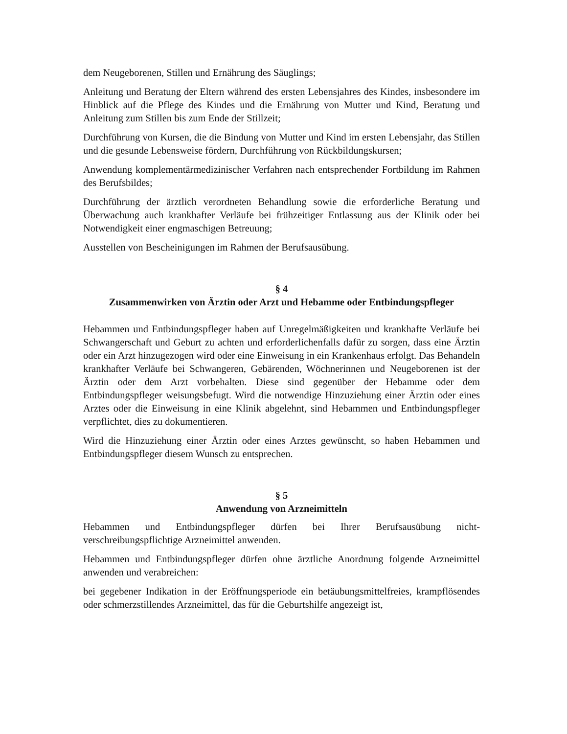dem Neugeborenen, Stillen und Ernährung des Säuglings;
Anleitung und Beratung der Eltern während des ersten Lebensjahres des Kindes, insbesondere im Hinblick auf die Pflege des Kindes und die Ernährung von Mutter und Kind, Beratung und Anleitung zum Stillen bis zum Ende der Stillzeit;
Durchführung von Kursen, die die Bindung von Mutter und Kind im ersten Lebensjahr, das Stillen und die gesunde Lebensweise fördern, Durchführung von Rückbildungskursen;
Anwendung komplementärmedizinischer Verfahren nach entsprechender Fortbildung im Rahmen des Berufsbildes;
Durchführung der ärztlich verordneten Behandlung sowie die erforderliche Beratung und Überwachung auch krankhafter Verläufe bei frühzeitiger Entlassung aus der Klinik oder bei Notwendigkeit einer engmaschigen Betreuung;
Ausstellen von Bescheinigungen im Rahmen der Berufsausübung.
§ 4
Zusammenwirken von Ärztin oder Arzt und Hebamme oder Entbindungspfleger
Hebammen und Entbindungspfleger haben auf Unregelmäßigkeiten und krankhafte Verläufe bei Schwangerschaft und Geburt zu achten und erforderlichenfalls dafür zu sorgen, dass eine Ärztin oder ein Arzt hinzugezogen wird oder eine Einweisung in ein Krankenhaus erfolgt. Das Behandeln krankhafter Verläufe bei Schwangeren, Gebärenden, Wöchnerinnen und Neugeborenen ist der Ärztin oder dem Arzt vorbehalten. Diese sind gegenüber der Hebamme oder dem Entbindungspfleger weisungsbefugt. Wird die notwendige Hinzuziehung einer Ärztin oder eines Arztes oder die Einweisung in eine Klinik abgelehnt, sind Hebammen und Entbindungspfleger verpflichtet, dies zu dokumentieren.
Wird die Hinzuziehung einer Ärztin oder eines Arztes gewünscht, so haben Hebammen und Entbindungspfleger diesem Wunsch zu entsprechen.
§ 5
Anwendung von Arzneimitteln
Hebammen und Entbindungspfleger dürfen bei Ihrer Berufsausübung nicht-verschreibungspflichtige Arzneimittel anwenden.
Hebammen und Entbindungspfleger dürfen ohne ärztliche Anordnung folgende Arzneimittel anwenden und verabreichen:
bei gegebener Indikation in der Eröffnungsperiode ein betäubungsmittelfreies, krampflösendes oder schmerzstillendes Arzneimittel, das für die Geburtshilfe angezeigt ist,